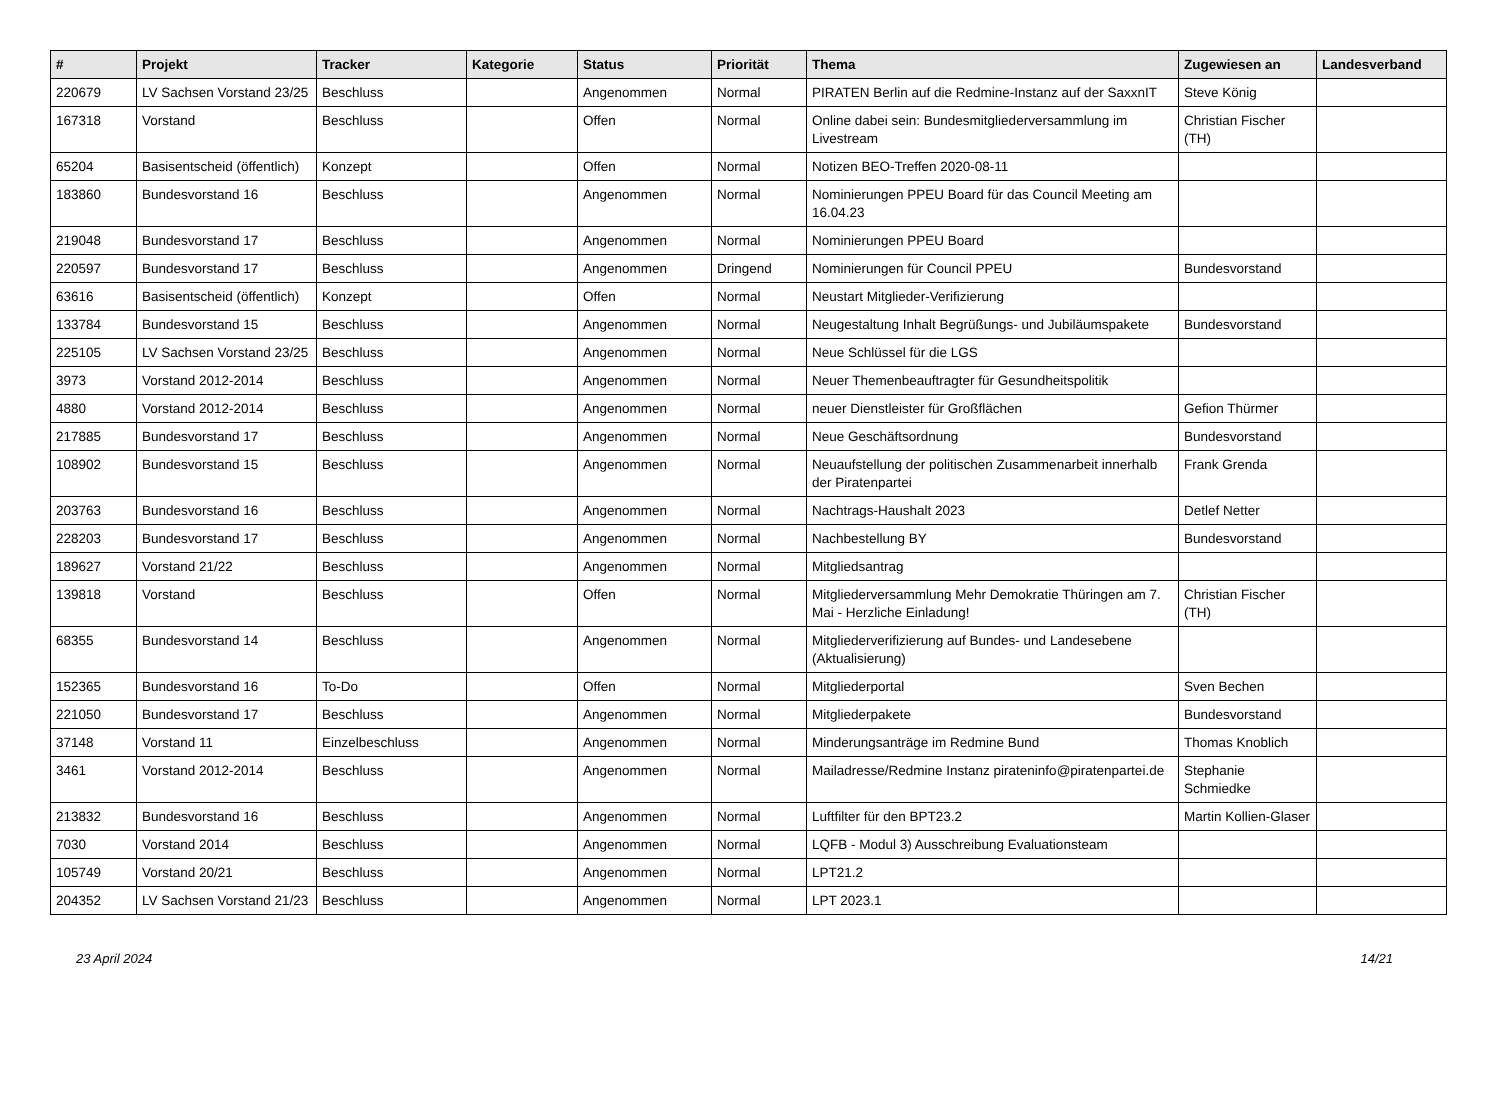| # | Projekt | Tracker | Kategorie | Status | Priorität | Thema | Zugewiesen an | Landesverband |
| --- | --- | --- | --- | --- | --- | --- | --- | --- |
| 220679 | LV Sachsen Vorstand 23/25 | Beschluss | | Angenommen | Normal | PIRATEN Berlin auf die Redmine-Instanz auf der SaxxnIT | Steve König | |
| 167318 | Vorstand | Beschluss | | Offen | Normal | Online dabei sein: Bundesmitgliederversammlung im Livestream | Christian Fischer (TH) | |
| 65204 | Basisentscheid (öffentlich) | Konzept | | Offen | Normal | Notizen BEO-Treffen 2020-08-11 | | |
| 183860 | Bundesvorstand 16 | Beschluss | | Angenommen | Normal | Nominierungen PPEU Board für das Council Meeting am 16.04.23 | | |
| 219048 | Bundesvorstand 17 | Beschluss | | Angenommen | Normal | Nominierungen PPEU Board | | |
| 220597 | Bundesvorstand 17 | Beschluss | | Angenommen | Dringend | Nominierungen für Council PPEU | Bundesvorstand | |
| 63616 | Basisentscheid (öffentlich) | Konzept | | Offen | Normal | Neustart Mitglieder-Verifizierung | | |
| 133784 | Bundesvorstand 15 | Beschluss | | Angenommen | Normal | Neugestaltung Inhalt Begrüßungs- und Jubiläumspakete | Bundesvorstand | |
| 225105 | LV Sachsen Vorstand 23/25 | Beschluss | | Angenommen | Normal | Neue Schlüssel für die LGS | | |
| 3973 | Vorstand 2012-2014 | Beschluss | | Angenommen | Normal | Neuer Themenbeauftragter für Gesundheitspolitik | | |
| 4880 | Vorstand 2012-2014 | Beschluss | | Angenommen | Normal | neuer Dienstleister für Großflächen | Gefion Thürmer | |
| 217885 | Bundesvorstand 17 | Beschluss | | Angenommen | Normal | Neue Geschäftsordnung | Bundesvorstand | |
| 108902 | Bundesvorstand 15 | Beschluss | | Angenommen | Normal | Neuaufstellung der politischen Zusammenarbeit innerhalb der Piratenpartei | Frank Grenda | |
| 203763 | Bundesvorstand 16 | Beschluss | | Angenommen | Normal | Nachtrags-Haushalt 2023 | Detlef Netter | |
| 228203 | Bundesvorstand 17 | Beschluss | | Angenommen | Normal | Nachbestellung BY | Bundesvorstand | |
| 189627 | Vorstand 21/22 | Beschluss | | Angenommen | Normal | Mitgliedsantrag | | |
| 139818 | Vorstand | Beschluss | | Offen | Normal | Mitgliederversammlung Mehr Demokratie Thüringen am 7. Mai - Herzliche Einladung! | Christian Fischer (TH) | |
| 68355 | Bundesvorstand 14 | Beschluss | | Angenommen | Normal | Mitgliederverifizierung auf Bundes- und Landesebene (Aktualisierung) | | |
| 152365 | Bundesvorstand 16 | To-Do | | Offen | Normal | Mitgliederportal | Sven Bechen | |
| 221050 | Bundesvorstand 17 | Beschluss | | Angenommen | Normal | Mitgliederpakete | Bundesvorstand | |
| 37148 | Vorstand 11 | Einzelbeschluss | | Angenommen | Normal | Minderungsanträge im Redmine Bund | Thomas Knoblich | |
| 3461 | Vorstand 2012-2014 | Beschluss | | Angenommen | Normal | Mailadresse/Redmine Instanz pirateninfo@piratenpartei.de | Stephanie Schmiedke | |
| 213832 | Bundesvorstand 16 | Beschluss | | Angenommen | Normal | Luftfilter für den BPT23.2 | Martin Kollien-Glaser | |
| 7030 | Vorstand 2014 | Beschluss | | Angenommen | Normal | LQFB - Modul 3) Ausschreibung Evaluationsteam | | |
| 105749 | Vorstand 20/21 | Beschluss | | Angenommen | Normal | LPT21.2 | | |
| 204352 | LV Sachsen Vorstand 21/23 | Beschluss | | Angenommen | Normal | LPT 2023.1 | | |
23 April 2024 14/21